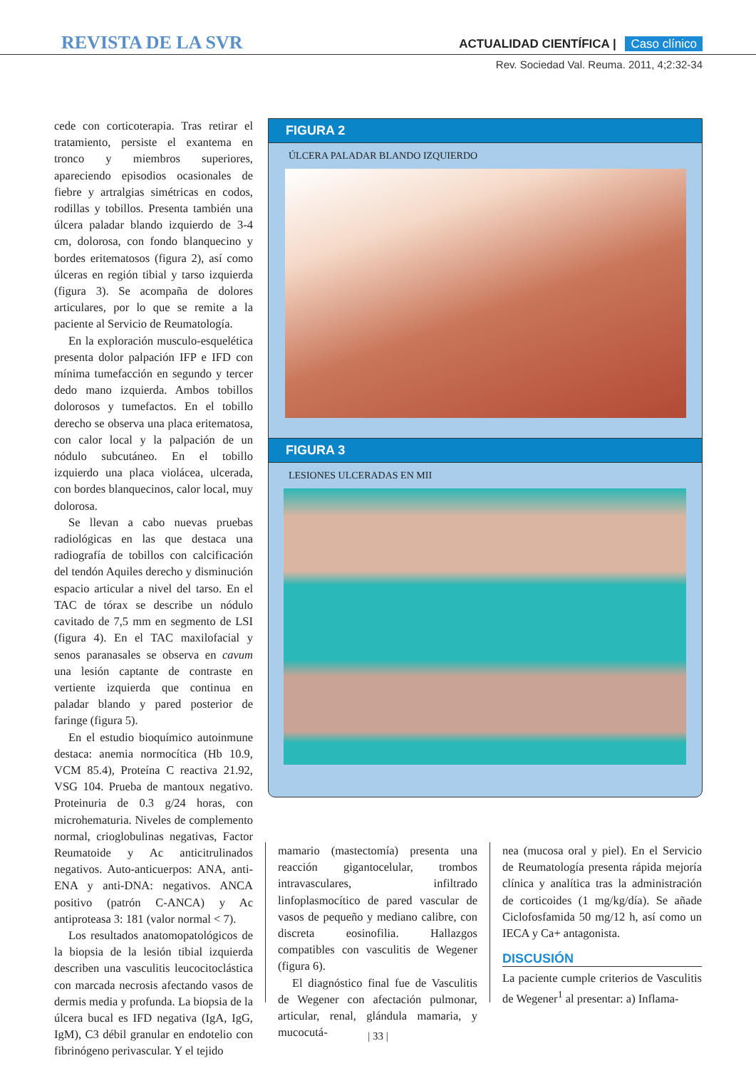REVISTA DE LA SVR
ACTUALIDAD CIENTÍFICA | Caso clínico
Rev. Sociedad Val. Reuma. 2011, 4;2:32-34
cede con corticoterapia. Tras retirar el tratamiento, persiste el exantema en tronco y miembros superiores, apareciendo episodios ocasionales de fiebre y artralgias simétricas en codos, rodillas y tobillos. Presenta también una úlcera paladar blando izquierdo de 3-4 cm, dolorosa, con fondo blanquecino y bordes eritematosos (figura 2), así como úlceras en región tibial y tarso izquierda (figura 3). Se acompaña de dolores articulares, por lo que se remite a la paciente al Servicio de Reumatología.
En la exploración musculo-esquelética presenta dolor palpación IFP e IFD con mínima tumefacción en segundo y tercer dedo mano izquierda. Ambos tobillos dolorosos y tumefactos. En el tobillo derecho se observa una placa eritematosa, con calor local y la palpación de un nódulo subcutáneo. En el tobillo izquierdo una placa violácea, ulcerada, con bordes blanquecinos, calor local, muy dolorosa.
Se llevan a cabo nuevas pruebas radiológicas en las que destaca una radiografía de tobillos con calcificación del tendón Aquiles derecho y disminución espacio articular a nivel del tarso. En el TAC de tórax se describe un nódulo cavitado de 7,5 mm en segmento de LSI (figura 4). En el TAC maxilofacial y senos paranasales se observa en cavum una lesión captante de contraste en vertiente izquierda que continua en paladar blando y pared posterior de faringe (figura 5).
En el estudio bioquímico autoinmune destaca: anemia normocítica (Hb 10.9, VCM 85.4), Proteína C reactiva 21.92, VSG 104. Prueba de mantoux negativo. Proteinuria de 0.3 g/24 horas, con microhematuria. Niveles de complemento normal, crioglobulinas negativas, Factor Reumatoide y Ac anticitrulinados negativos. Auto-anticuerpos: ANA, anti-ENA y anti-DNA: negativos. ANCA positivo (patrón C-ANCA) y Ac antiproteasa 3: 181 (valor normal < 7).
Los resultados anatomopatológicos de la biopsia de la lesión tibial izquierda describen una vasculitis leucocitoclástica con marcada necrosis afectando vasos de dermis media y profunda. La biopsia de la úlcera bucal es IFD negativa (IgA, IgG, IgM), C3 débil granular en endotelio con fibrinógeno perivascular. Y el tejido
FIGURA 2
ÚLCERA PALADAR BLANDO IZQUIERDO
FIGURA 3
LESIONES ULCERADAS EN MII
mamario (mastectomía) presenta una reacción gigantocelular, trombos intravasculares, infiltrado linfoplasmocítico de pared vascular de vasos de pequeño y mediano calibre, con discreta eosinofilia. Hallazgos compatibles con vasculitis de Wegener (figura 6).
El diagnóstico final fue de Vasculitis de Wegener con afectación pulmonar, articular, renal, glándula mamaria, y mucocutá-
nea (mucosa oral y piel). En el Servicio de Reumatología presenta rápida mejoría clínica y analítica tras la administración de corticoides (1 mg/kg/día). Se añade Ciclofosfamida 50 mg/12 h, así como un IECA y Ca+ antagonista.
DISCUSIÓN
La paciente cumple criterios de Vasculitis de Wegener<sup>1</sup> al presentar: a) Inflama-
| 33 |